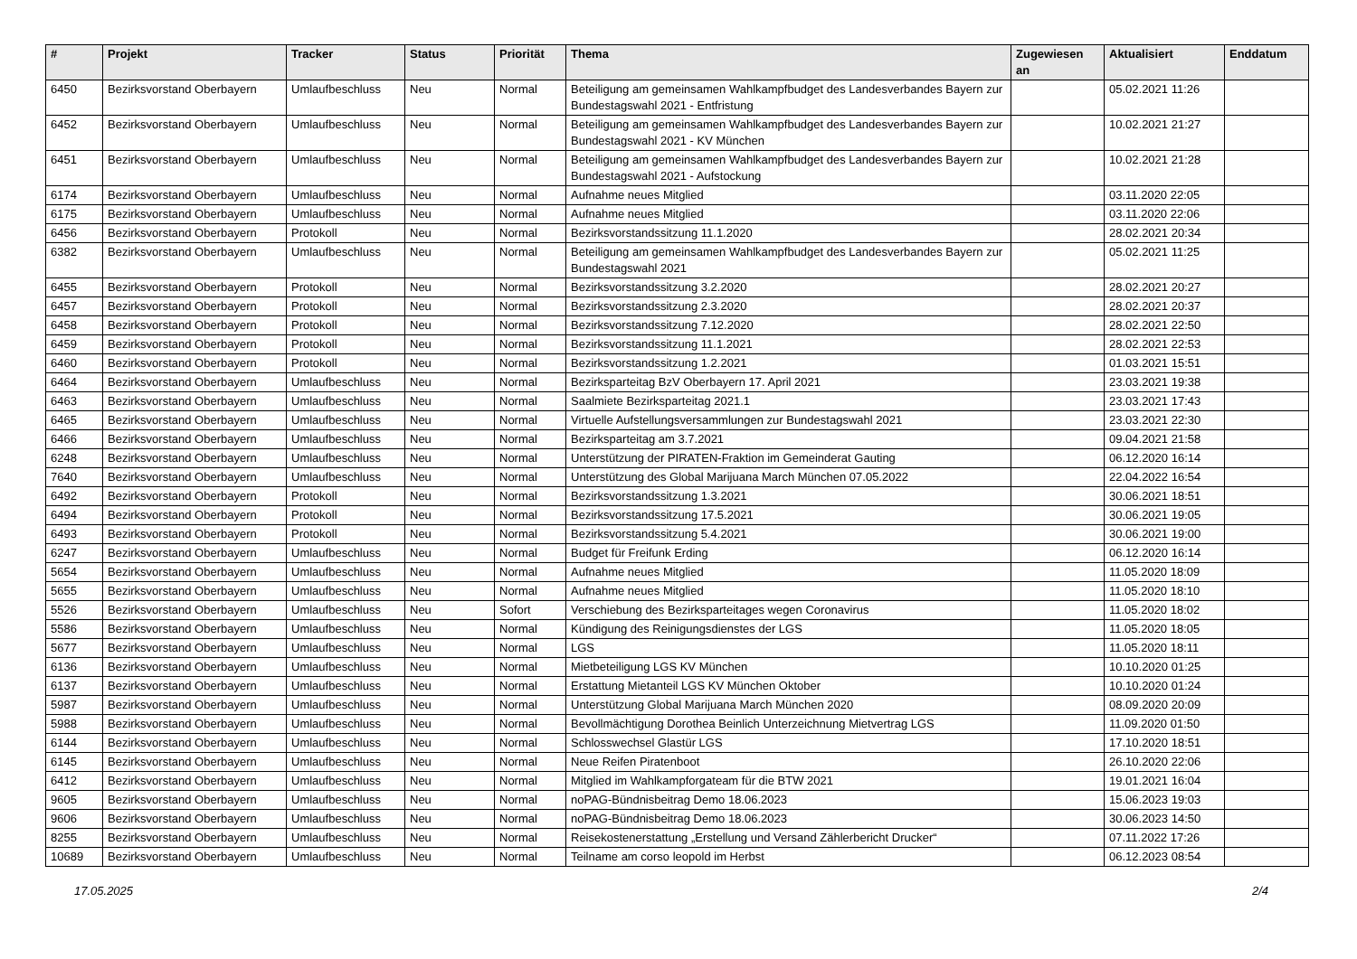| # | Projekt | Tracker | Status | Priorität | Thema | Zugewiesen an | Aktualisiert | Enddatum |
| --- | --- | --- | --- | --- | --- | --- | --- | --- |
| 6450 | Bezirksvorstand Oberbayern | Umlaufbeschluss | Neu | Normal | Beteiligung am gemeinsamen Wahlkampfbudget des Landesverbandes Bayern zur Bundestagswahl 2021 - Entfristung | | 05.02.2021 11:26 | |
| 6452 | Bezirksvorstand Oberbayern | Umlaufbeschluss | Neu | Normal | Beteiligung am gemeinsamen Wahlkampfbudget des Landesverbandes Bayern zur Bundestagswahl 2021 - KV München | | 10.02.2021 21:27 | |
| 6451 | Bezirksvorstand Oberbayern | Umlaufbeschluss | Neu | Normal | Beteiligung am gemeinsamen Wahlkampfbudget des Landesverbandes Bayern zur Bundestagswahl 2021 - Aufstockung | | 10.02.2021 21:28 | |
| 6174 | Bezirksvorstand Oberbayern | Umlaufbeschluss | Neu | Normal | Aufnahme neues Mitglied | | 03.11.2020 22:05 | |
| 6175 | Bezirksvorstand Oberbayern | Umlaufbeschluss | Neu | Normal | Aufnahme neues Mitglied | | 03.11.2020 22:06 | |
| 6456 | Bezirksvorstand Oberbayern | Protokoll | Neu | Normal | Bezirksvorstandssitzung 11.1.2020 | | 28.02.2021 20:34 | |
| 6382 | Bezirksvorstand Oberbayern | Umlaufbeschluss | Neu | Normal | Beteiligung am gemeinsamen Wahlkampfbudget des Landesverbandes Bayern zur Bundestagswahl 2021 | | 05.02.2021 11:25 | |
| 6455 | Bezirksvorstand Oberbayern | Protokoll | Neu | Normal | Bezirksvorstandssitzung 3.2.2020 | | 28.02.2021 20:27 | |
| 6457 | Bezirksvorstand Oberbayern | Protokoll | Neu | Normal | Bezirksvorstandssitzung 2.3.2020 | | 28.02.2021 20:37 | |
| 6458 | Bezirksvorstand Oberbayern | Protokoll | Neu | Normal | Bezirksvorstandssitzung 7.12.2020 | | 28.02.2021 22:50 | |
| 6459 | Bezirksvorstand Oberbayern | Protokoll | Neu | Normal | Bezirksvorstandssitzung 11.1.2021 | | 28.02.2021 22:53 | |
| 6460 | Bezirksvorstand Oberbayern | Protokoll | Neu | Normal | Bezirksvorstandssitzung 1.2.2021 | | 01.03.2021 15:51 | |
| 6464 | Bezirksvorstand Oberbayern | Umlaufbeschluss | Neu | Normal | Bezirksparteitag BzV Oberbayern 17. April 2021 | | 23.03.2021 19:38 | |
| 6463 | Bezirksvorstand Oberbayern | Umlaufbeschluss | Neu | Normal | Saalmiete Bezirksparteitag 2021.1 | | 23.03.2021 17:43 | |
| 6465 | Bezirksvorstand Oberbayern | Umlaufbeschluss | Neu | Normal | Virtuelle Aufstellungsversammlungen zur Bundestagswahl 2021 | | 23.03.2021 22:30 | |
| 6466 | Bezirksvorstand Oberbayern | Umlaufbeschluss | Neu | Normal | Bezirksparteitag am 3.7.2021 | | 09.04.2021 21:58 | |
| 6248 | Bezirksvorstand Oberbayern | Umlaufbeschluss | Neu | Normal | Unterstützung der PIRATEN-Fraktion im Gemeinderat Gauting | | 06.12.2020 16:14 | |
| 7640 | Bezirksvorstand Oberbayern | Umlaufbeschluss | Neu | Normal | Unterstützung des Global Marijuana March München 07.05.2022 | | 22.04.2022 16:54 | |
| 6492 | Bezirksvorstand Oberbayern | Protokoll | Neu | Normal | Bezirksvorstandssitzung 1.3.2021 | | 30.06.2021 18:51 | |
| 6494 | Bezirksvorstand Oberbayern | Protokoll | Neu | Normal | Bezirksvorstandssitzung 17.5.2021 | | 30.06.2021 19:05 | |
| 6493 | Bezirksvorstand Oberbayern | Protokoll | Neu | Normal | Bezirksvorstandssitzung 5.4.2021 | | 30.06.2021 19:00 | |
| 6247 | Bezirksvorstand Oberbayern | Umlaufbeschluss | Neu | Normal | Budget für Freifunk Erding | | 06.12.2020 16:14 | |
| 5654 | Bezirksvorstand Oberbayern | Umlaufbeschluss | Neu | Normal | Aufnahme neues Mitglied | | 11.05.2020 18:09 | |
| 5655 | Bezirksvorstand Oberbayern | Umlaufbeschluss | Neu | Normal | Aufnahme neues Mitglied | | 11.05.2020 18:10 | |
| 5526 | Bezirksvorstand Oberbayern | Umlaufbeschluss | Neu | Sofort | Verschiebung des Bezirksparteitages wegen Coronavirus | | 11.05.2020 18:02 | |
| 5586 | Bezirksvorstand Oberbayern | Umlaufbeschluss | Neu | Normal | Kündigung des Reinigungsdienstes der LGS | | 11.05.2020 18:05 | |
| 5677 | Bezirksvorstand Oberbayern | Umlaufbeschluss | Neu | Normal | LGS | | 11.05.2020 18:11 | |
| 6136 | Bezirksvorstand Oberbayern | Umlaufbeschluss | Neu | Normal | Mietbeteiligung LGS KV München | | 10.10.2020 01:25 | |
| 6137 | Bezirksvorstand Oberbayern | Umlaufbeschluss | Neu | Normal | Erstattung Mietanteil LGS KV München Oktober | | 10.10.2020 01:24 | |
| 5987 | Bezirksvorstand Oberbayern | Umlaufbeschluss | Neu | Normal | Unterstützung Global Marijuana March München 2020 | | 08.09.2020 20:09 | |
| 5988 | Bezirksvorstand Oberbayern | Umlaufbeschluss | Neu | Normal | Bevollmächtigung Dorothea Beinlich Unterzeichnung Mietvertrag LGS | | 11.09.2020 01:50 | |
| 6144 | Bezirksvorstand Oberbayern | Umlaufbeschluss | Neu | Normal | Schlosswechsel Glastür LGS | | 17.10.2020 18:51 | |
| 6145 | Bezirksvorstand Oberbayern | Umlaufbeschluss | Neu | Normal | Neue Reifen Piratenboot | | 26.10.2020 22:06 | |
| 6412 | Bezirksvorstand Oberbayern | Umlaufbeschluss | Neu | Normal | Mitglied im Wahlkampforgateam für die BTW 2021 | | 19.01.2021 16:04 | |
| 9605 | Bezirksvorstand Oberbayern | Umlaufbeschluss | Neu | Normal | noPAG-Bündnisbeitrag Demo 18.06.2023 | | 15.06.2023 19:03 | |
| 9606 | Bezirksvorstand Oberbayern | Umlaufbeschluss | Neu | Normal | noPAG-Bündnisbeitrag Demo 18.06.2023 | | 30.06.2023 14:50 | |
| 8255 | Bezirksvorstand Oberbayern | Umlaufbeschluss | Neu | Normal | Reisekostenerstattung „Erstellung und Versand Zählerbericht Drucker“ | | 07.11.2022 17:26 | |
| 10689 | Bezirksvorstand Oberbayern | Umlaufbeschluss | Neu | Normal | Teilname am corso leopold im Herbst | | 06.12.2023 08:54 | |
17.05.2025 2/4